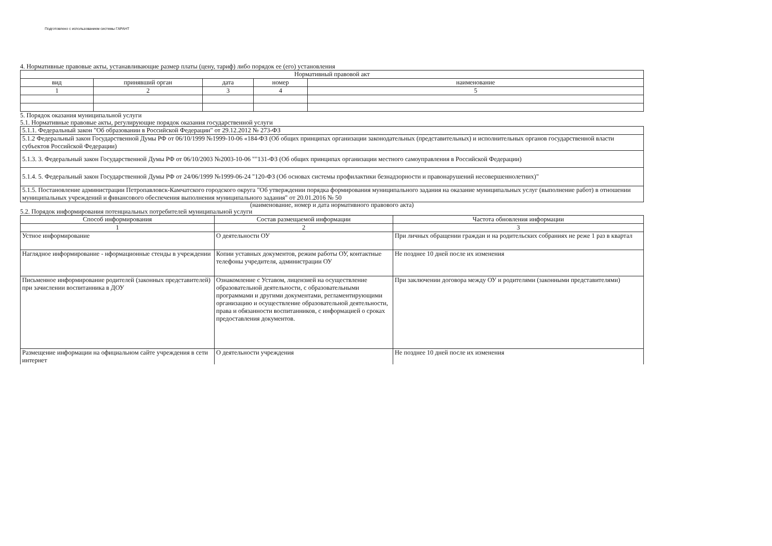Подготовлено с использованием системы ГАРАНТ
4. Нормативные правовые акты, устанавливающие размер платы (цену, тариф) либо порядок ее (его) установления
| Нормативный правовой акт | | | | |
| --- | --- | --- | --- | --- |
| вид | принявший орган | дата | номер | наименование |
| 1 | 2 | 3 | 4 | 5 |
5. Порядок оказания муниципальной услуги
5.1. Нормативные правовые акты, регулирующие порядок оказания государственной услуги
| 5.1.1. Федеральный закон "Об образовании в Российской Федерации" от 29.12.2012 № 273-ФЗ |
| 5.1.2 Федеральный закон Государственной Думы РФ от 06/10/1999 №1999-10-06 «184-ФЗ (Об общих принципах организации законодательных (представительных) и исполнительных органов государственной власти субъектов Российской Федерации) |
| 5.1.3. 3. Федеральный закон Государственной Думы РФ от 06/10/2003 №2003-10-06 ""131-ФЗ (Об общих принципах организации местного самоуправления в Российской Федерации) |
| 5.1.4. 5. Федеральный закон Государственной Думы РФ от 24/06/1999 №1999-06-24 "120-ФЗ (Об основах системы профилактики безнадзорности и правонарушений несовершеннолетних)" |
| 5.1.5. Постановление администрации Петропавловск-Камчатского городского округа "Об утверждении порядка формирования муниципального задания на оказание муниципальных услуг (выполнение работ) в отношении муниципальных учреждений и финансового обеспечения выполнения муниципального задания" от 20.01.2016 № 50 |
(наименование, номер и дата нормативного правового акта)
5.2. Порядок информирования потенциальных потребителей муниципальной услуги
| Способ информирования | Состав размещаемой информации | Частота обновления информации |
| --- | --- | --- |
| 1 | 2 | 3 |
| Устное информирование | О деятельности ОУ | При личных обращении граждан и на родительских собраниях не реже 1 раз в квартал |
| Наглядное информирование - нформационные стенды в учреждении | Копии уставных документов, режим работы ОУ, контактные телефоны учредителя, администрации ОУ | Не позднее 10 дней после их изменения |
| Письменное информирование родителей (законных представителей) при зачислении воспитанника в ДОУ | Ознакомление с Уставом, лицензией на осуществление образовательной деятельности, с образовательными программами и другими документами, регламентирующими организацию и осуществление образовательной деятельности, права и обязанности воспитанников, с информацией о сроках предоставления документов. | При заключении договора между ОУ и родителями (законными представителями) |
| Размещение информации на официальном сайте учреждения в сети интернет | О деятельности учреждения | Не позднее 10 дней после их изменения |